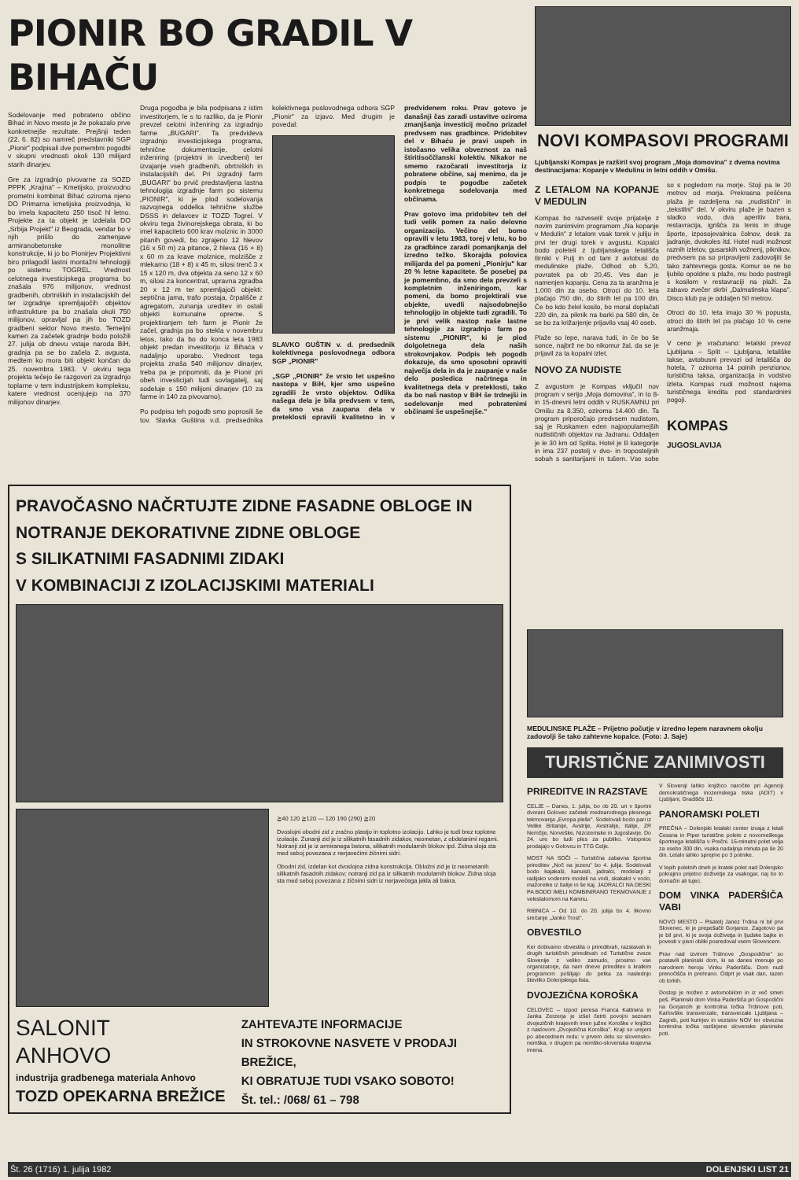PIONIR BO GRADIL V BIHAČU
Sodelovanje med pobrateno občino Bihać in Novo mesto je že pokazalo prve konkretnejše rezultate. Prejšnji teden (22. 6. 82) so namreč predstavniki SGP „Pionir" podpisali dve pomembni pogodbi v skupni vrednosti okoli 130 milijard starih dinarjev.
Gre za izgradnjo pivovarne za SOZD PPPK „Krajina" – Kmetijsko, proizvodno prometni kombinat Bihać oziroma njeno DO Primarna kmetijska proizvodnja, ki bo imela kapaciteto 250 tisoč hl letno. Projekte za ta objekt je izdelala DO „Srbija Projekt" iz Beograda, vendar bo v njih prišlo do zamenjave armiranobetonske monolitne konstrukcije, ki jo bo Pionirjev Projektivni biro prilagodil lastni montažni tehnologiji po sistemu TOGREL. Vrednost celotnega investicijskega programa bo znašala 976 milijonov, vrednost gradbenih, obrtniških in instalacijskih del ter izgradnje spremljajočih objektov infrastrukture pa bo znašala okoli 750 milijonov, opravljal pa jih bo TOZD gradbeni sektor Novo mesto. Temeljni kamen za začetek gradnje bodo položili 27. julija ob dnevu vstaje naroda BiH, gradnja pa se bo začela 2. avgusta, medtem ko mora biti objekt končan do 25. novembra 1983. V okviru tega projekta tečejo še razgovori za izgradnjo toplarne v tem industrijskem kompleksu, katere vrednost ocenjujejo na 370 milijonov dinarjev.
Druga pogodba je bila podpisana z istim investitorjem, le s to razliko, da je Pionir prevzel celotni inženiring za izgradnjo farme „BUGARI". Ta predvideva izgradnjo investicijskega programa, tehnične dokumentacije, celotni inženiring (projektni in izvedbeni) ter izvajanje vseh gradbenih, obrtniških in instalacijskih del. Pri izgradnji farm „BUGARI" bo prvič predstavljena lastna tehnologija izgradnje farm po sistemu „PIONIR", ki je plod sodelovanja razvojnega oddelka tehnične službe DSSS in delavcev iz TOZD Togrel. V okviru tega živinorejskega obrata, ki bo imel kapaciteto 600 krav molznic in 3000 pitanih govedi, bo zgrajeno 12 hlevov (16 x 50 m) za pitance, 2 hleva (16 + 8) x 60 m za krave molznice, molzišče z mlekarno (18 + 8) x 45 m, silosi trenč 3 x 15 x 120 m, dva objekta za seno 12 x 60 m, silosi za koncentrat, upravna zgradba 20 x 12 m ter spremljajoči objekti: septična jama, trafo postaja, črpališče z agregatom, zunanja ureditev in ostali objekti komunalne opreme. S projektiranjem teh farm je Pionir že začel, gradnja pa bo stekla v novembru letos, tako da bo do konca leta 1983 objekt predan investitorju iz Bihaća v nadaljnjo uporabo. Vrednost tega projekta znaša 540 milijonov dinarjev, treba pa je pripomniti, da je Pionir pri obeh investicijah tudi sovlagatelj, saj sodeluje s 150 milijoni dinarjev (10 za farme in 140 za pivovarno).
Po podpisu teh pogodb smo poprosili še tov. Slavka Guština v.d. predsednika kolektivnega poslovodnega odbora SGP „Pionir" za izjavo. Med drugim je povedal:
SLAVKO GUŠTIN v. d. predsednik kolektivnega poslovodnega odbora SGP „PIONIR"
„SGP „PIONIR" že vrsto let uspešno nastopa v BiH, kjer smo uspešno zgradili že vrsto objektov. Odlika našega dela je bila predvsem v tem, da smo vsa zaupana dela v preteklosti opravili kvalitetno in v predvidenem roku. Prav gotovo je današnji čas zaradi ustavitve oziroma zmanjšanja investicij močno prizadel predvsem nas gradbince. Pridobitev del v Bihaću je pravi uspeh in istočasno velika obveznost za naš štiritisoččlanski kolektiv. Nikakor ne smemo razočarati investitorja iz pobratene občine, saj menimo, da je podpis te pogodbe začetek konkretnega sodelovanja med občinama.
Prav gotovo ima pridobitev teh del tudi velik pomen za našo delovno organizacijo. Večino del bomo opravili v letu 1983, torej v letu, ko bo za gradbince zaradi pomanjkanja del izredno težko. Skorajda polovica milijarda del pa pomeni „Pionirju" kar 20 % letne kapacitete. Še posebej pa je pomembno, da smo dela prevzeli s kompletnim inženiringom, kar pomeni, da bomo projektirali vse objekte, uvedli najsodobnejšo tehnologijo in objekte tudi zgradili. To je prvi velik nastop naše lastne tehnologije za izgradnjo farm po sistemu „PIONIR", ki je plod dolgoletnega dela naših strokovnjakov. Podpis teh pogodb dokazuje, da smo sposobni opraviti največja dela in da je zaupanje v naše delo posledica načrtnega in kvalitetnega dela v preteklosti, tako da bo naš nastop v BiH še trdnejši in sodelovanje med pobratenimi občinami še uspešnejše."
NOVI KOMPASOVI PROGRAMI
Ljubljanski Kompas je razširil svoj program „Moja domovina" z dvema novima destinacijama: Kopanje v Medulinu in letni oddih v Omišu.
Z LETALOM NA KOPANJE V MEDULIN
Kompas bo razveselil svoje prijatelje z novim zanimivim programom „Na kopanje v Medulin" z letalom vsak torek v juliju in prvi ter drugi torek v avgustu. Kopalci bodo poleteli z ljubljanskega letališča Brniki v Pulj in od tam z avtobusi do medulinske plaže. Odhod ob 5,20, povratek pa ob 20,45. Ves dan je namenjen kopanju. Cena za ta aranžma je 1.000 din za osebo. Otroci do 10. leta plačajo 750 din, do štirih let pa 100 din. Če bo kdo želel kosilo, bo moral doplačati 220 din, za piknik na barki pa 580 din, če se bo za križarjenje prijavilo vsaj 40 oseb.
Plaže so lepe, narava tudi, in če bo še sonce, najbrž ne bo nikomur žal, da se je prijavil za ta kopalni izlet.
NOVO ZA NUDISTE
Z avgustom je Kompas vključil nov program v serijo „Moja domovina", in to 8- in 15-dnevni letni oddih v RUSKAMNU pri Omišu za 8.350, oziroma 14.400 din. Ta program priporočajo predvsem nudistom, saj je Ruskamen eden najpopularnejših nudističnih objektov na Jadranu. Oddaljen je le 30 km od Splita. Hotel je B kategorije in ima 237 postelj v dvo- in troposteljnih sobah s sanitarijami in tušem. Vse sobe so s pogledom na morje. Stoji pa le 20 metrov od morja. Prekrasna peščena plaža je razdeljena na „nudistični" in „tekstilni" del. V okviru plaže je bazen s sladko vodo, dva aperitiv bara, restavracija, igrišča za tenis in druge športe, izposojevalnica čolnov, desk za jadranje, dvokoles itd. Hotel nudi možnost raznih izletov, gusarskih vožnenj, piknikov, predvsem pa so pripravljeni zadovoljiti še tako zahtevnega gosta. Komur se ne bo ljubilo opoldne s plaže, mu bodo postregli s kosilom v restavraciji na plaži. Za zabavo zvečer skrbi „Dalmatinska klapa". Disco klub pa je oddaljen 50 metrov.
Otroci do 10. leta imajo 30 % popusta, otroci do štirih let pa plačajo 10 % cene aranžmaja.
V ceno je vračunano: letalski prevoz Ljubljana – Split – Ljubljana, letališke takse, avtobusni prevozi od letališča do hotela, 7 oziroma 14 polnih penzionov, turistična taksa, organizacija in vodstvo izleta. Kompas nudi možnost najema turističnega kredita pod standardnimi pogoji.
KOMPAS
JUGOSLAVIJA
PRAVOČASNO NAČRTUJTE ZIDNE FASADNE OBLOGE IN
NOTRANJE DEKORATIVNE ZIDNE OBLOGE
S SILIKATNIMI FASADNIMI ZIDAKI
V KOMBINACIJI Z IZOLACIJSKIMI MATERIALI
≧40 120 ≧120 — 120 190 (290) ≧20
Dvoslojni obodni zid z zračno plastjo in toplotno izolacijo. Lahko je tudi brez toplotne izolacije. Zunanji zid je iz silikatnih fasadnih zidakov, neometan, z obdelanimi regami. Notranji zid je iz armiranega betona, silikatnih modularnih blokov ipd. Zidna sloja sta med seboj povezana z nerjavečimi žičnimi sidri.
Obodni zid, izdelan kot dvoslojna zidna konstrukcija. Obložni zid je iz neometanih silikatnih fasadnih zidakov; notranji zid pa iz silikatnih modularnih blokov. Zidna sloja sta med seboj povezana z žičnimi sidri iz nerjavečega jekla ali bakra.
SALONIT
ANHOVO
industrija gradbenega materiala Anhovo
TOZD OPEKARNA BREŽICE
ZAHTEVAJTE INFORMACIJE
IN STROKOVNE NASVETE V PRODAJI
BREŽICE,
KI OBRATUJE TUDI VSAKO SOBOTO!
Št. tel.: /068/ 61 – 798
MEDULINSKE PLAŽE – Prijetno počutje v izredno lepem naravnem okolju zadovolji še tako zahtevne kopalce. (Foto: J. Saje)
TURISTIČNE ZANIMIVOSTI
PRIREDITVE IN RAZSTAVE
CELJE – Danes, 1. julija, bo ob 20. uri v športni dvorani Golovec začetek mednarodnega plesnega tekmovanja „Evropa pleše". Sodelovali bodo pari iz Velike Britanije, Avstrije, Avstralije, Italije, ZR Nemčije, Norveške, Nizozemske in Jugoslavije. Do 24. ure bo tudi ples za publiko. Vstopnice prodajajo v Golovcu in TTG Celje.
MOST NA SOČI – Turistična zabavna športna prireditev „Noč na jezeru" bo 4. julija. Sodelovali bodo kajakaši, kanuisti, jadralci, modelarji z radijsko vodenimi modeli na vodi, skakalci v vodo, mažoretke iz Italije in še kaj. JADRALCI NA DESKI PA BODO IMELI KOMBINIRANO TEKMOVANJE z veleslalomom na Kaninu.
RIBNICA – Od 10. do 20. julija bo 4. likovno srečanje „Janko Trost".
OBVESTILO
Ker dobivamo obvestila o prireditvah, razstavah in drugih turističnih prireditvah od Turistične zveze Slovenije z veliko zamudo, prosimo vse organizatorje, da nam dneve prireditev s kratkim programom pošiljajo do petka za naslednjo številko Dolenjskega lista.
DVOJEZIČNA KOROŠKA
CELOVEC – Izpod peresa Franca Kattnига in Janka Zerzerja je izšel četrti povojni seznam dvojezičnih krajevnih imen južne Koroške v knjižici z naslovom „Dvojezična Koroška". Kraji so urejeni po abecednem redu: v prvem delu so slovensko-nemška, v drugem pa nemško-slovenska krajevna imena.
V Sloveniji lahko knjižico naročite pri Agenciji demokratičnega inozemskega tiska (ADIT) v Ljubljani, Gradišče 10.
PANORAMSKI POLETI
PREČNA – Dolenjski letalski center izvaja z letali Cessna in Piper turistične polete z novomeškega športnega letališča v Prečni. 15-minutni polet velja za osebo 300 din, vsaka nadaljnja minuta pa še 20 din. Letalo lahko sprejme po 3 potnike.
V lepih poletnih dneh je kratek polet nad Dolenjsko pokrajino prijetno doživetje za vsakogar, naj bo to domačin ali tujec.
DOM VINKA PADERŠIČA VABI
NOVO MESTO – Pisatelj Janez Trdina ni bil prvi Slovenec, ki je prepešačil Gorjance. Zagotovo pa je bil prvi, ki je svoja doživetja in ljudske bajke in povesti v pisni obliki posredoval vsem Slovencem.
Prav nad izvirom Trdinove „Gospodične" so postavili planinski dom, ki se danes imenuje po narodnem heroju Vinku Paderšiču. Dom nudi prenočišča in prehrano. Odprt je vsak dan, razen ob torkih.
Dostop je možen z avtomobilom in iz več smeri peš. Planinski dom Vinka Paderšiča pri Gospodični na Gorjancih je kontrolna točka Trdinove poti, Karlovške transverzale, transverzale Ljubljana – Zagreb, poti kurirjev in vezistov NOV ter obvezna kontrolna točka razširjene slovenske planinske poti.
Št. 26 (1716) 1. julija 1982 DOLENJSKI LIST 21